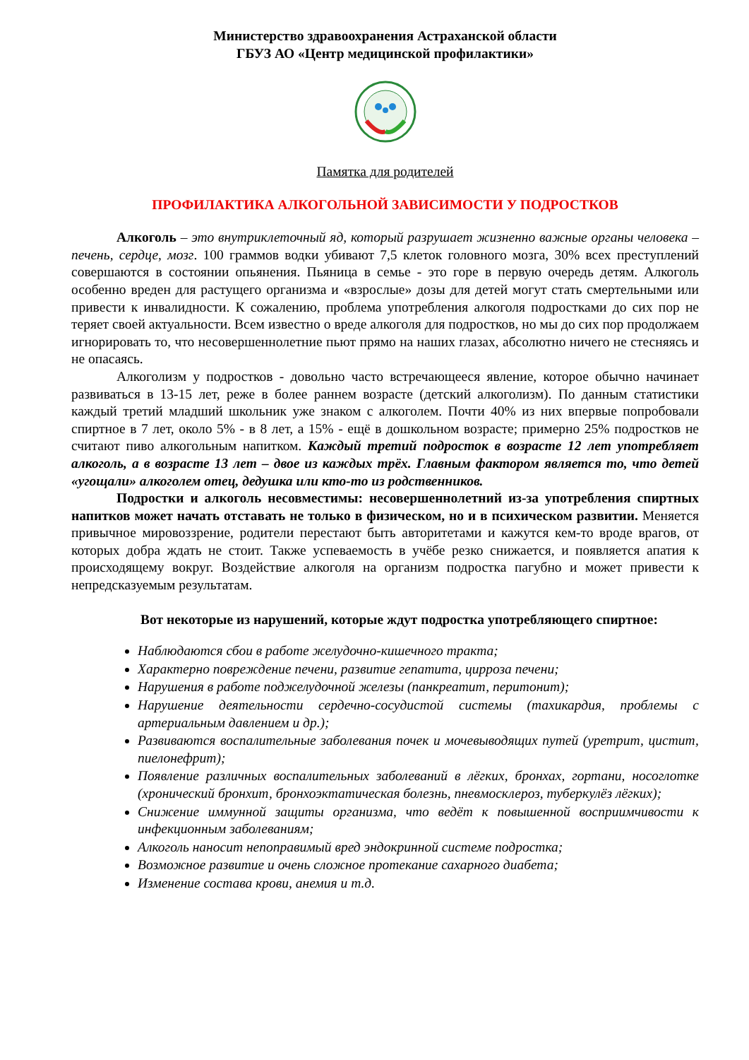Министерство здравоохранения Астраханской области
ГБУЗ АО «Центр медицинской профилактики»
Памятка для родителей
ПРОФИЛАКТИКА АЛКОГОЛЬНОЙ ЗАВИСИМОСТИ У ПОДРОСТКОВ
Алкоголь – это внутриклеточный яд, который разрушает жизненно важные органы человека – печень, сердце, мозг. 100 граммов водки убивают 7,5 клеток головного мозга, 30% всех преступлений совершаются в состоянии опьянения. Пьяница в семье - это горе в первую очередь детям. Алкоголь особенно вреден для растущего организма и «взрослые» дозы для детей могут стать смертельными или привести к инвалидности. К сожалению, проблема употребления алкоголя подростками до сих пор не теряет своей актуальности. Всем известно о вреде алкоголя для подростков, но мы до сих пор продолжаем игнорировать то, что несовершеннолетние пьют прямо на наших глазах, абсолютно ничего не стесняясь и не опасаясь.
Алкоголизм у подростков - довольно часто встречающееся явление, которое обычно начинает развиваться в 13-15 лет, реже в более раннем возрасте (детский алкоголизм). По данным статистики каждый третий младший школьник уже знаком с алкоголем. Почти 40% из них впервые попробовали спиртное в 7 лет, около 5% - в 8 лет, а 15% - ещё в дошкольном возрасте; примерно 25% подростков не считают пиво алкогольным напитком. Каждый третий подросток в возрасте 12 лет употребляет алкоголь, а в возрасте 13 лет – двое из каждых трёх. Главным фактором является то, что детей «угощали» алкоголем отец, дедушка или кто-то из родственников.
Подростки и алкоголь несовместимы: несовершеннолетний из-за употребления спиртных напитков может начать отставать не только в физическом, но и в психическом развитии. Меняется привычное мировоззрение, родители перестают быть авторитетами и кажутся кем-то вроде врагов, от которых добра ждать не стоит. Также успеваемость в учёбе резко снижается, и появляется апатия к происходящему вокруг. Воздействие алкоголя на организм подростка пагубно и может привести к непредсказуемым результатам.
Вот некоторые из нарушений, которые ждут подростка употребляющего спиртное:
Наблюдаются сбои в работе желудочно-кишечного тракта;
Характерно повреждение печени, развитие гепатита, цирроза печени;
Нарушения в работе поджелудочной железы (панкреатит, перитонит);
Нарушение деятельности сердечно-сосудистой системы (тахикардия, проблемы с артериальным давлением и др.);
Развиваются воспалительные заболевания почек и мочевыводящих путей (уретрит, цистит, пиелонефрит);
Появление различных воспалительных заболеваний в лёгких, бронхах, гортани, носоглотке (хронический бронхит, бронхоэктатическая болезнь, пневмосклероз, туберкулёз лёгких);
Снижение иммунной защиты организма, что ведёт к повышенной восприимчивости к инфекционным заболеваниям;
Алкоголь наносит непоправимый вред эндокринной системе подростка;
Возможное развитие и очень сложное протекание сахарного диабета;
Изменение состава крови, анемия и т.д.